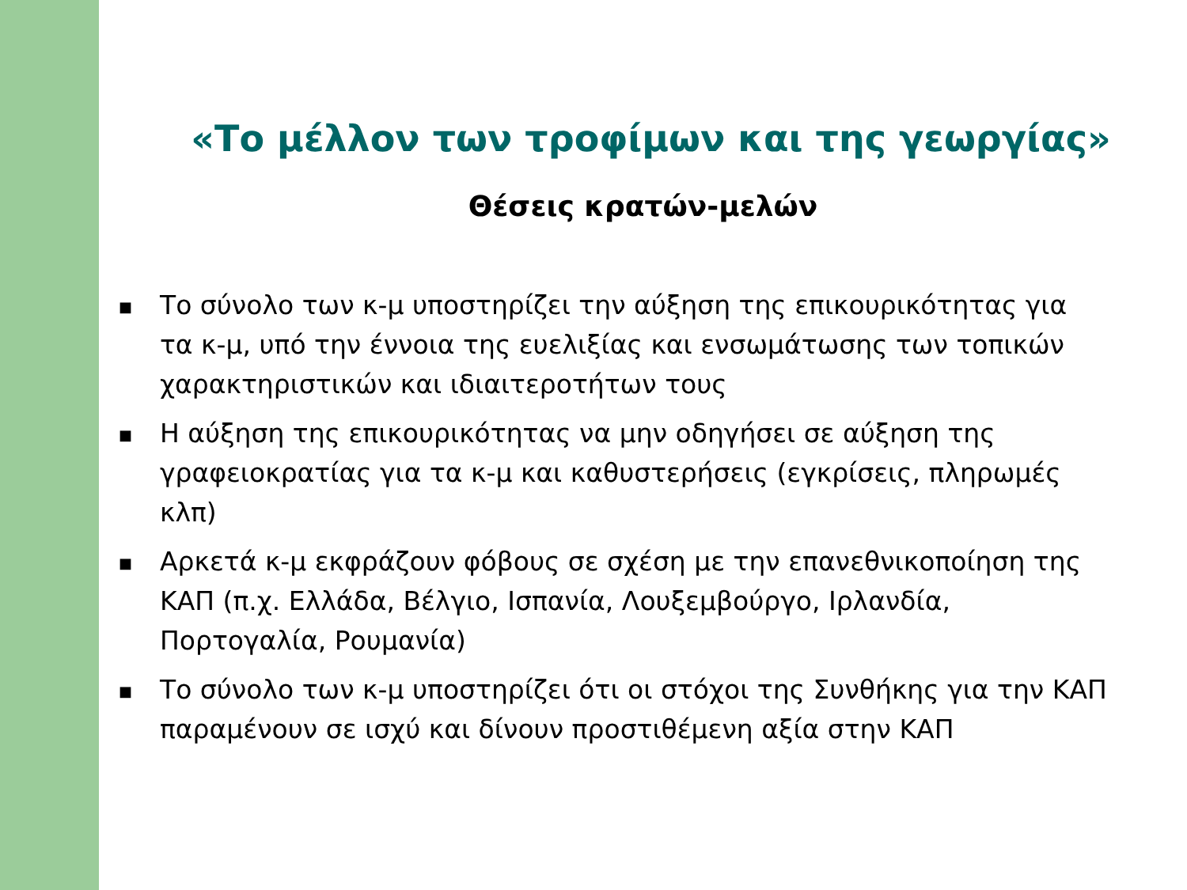«Το μέλλον των τροφίμων και της γεωργίας»
Θέσεις κρατών-μελών
■ Το σύνολο των κ-μ υποστηρίζει την αύξηση της επικουρικότητας για τα κ-μ, υπό την έννοια της ευελιξίας και ενσωμάτωσης των τοπικών χαρακτηριστικών και ιδιαιτεροτήτων τους
■ Η αύξηση της επικουρικότητας να μην οδηγήσει σε αύξηση της γραφειοκρατίας για τα κ-μ και καθυστερήσεις (εγκρίσεις, πληρωμές κλπ)
■ Αρκετά κ-μ εκφράζουν φόβους σε σχέση με την επανεθνικοποίηση της ΚΑΠ (π.χ. Ελλάδα, Βέλγιο, Ισπανία, Λουξεμβούργο, Ιρλανδία, Πορτογαλία, Ρουμανία)
■ Το σύνολο των κ-μ υποστηρίζει ότι οι στόχοι της Συνθήκης για την ΚΑΠ παραμένουν σε ισχύ και δίνουν προστιθέμενη αξία στην ΚΑΠ